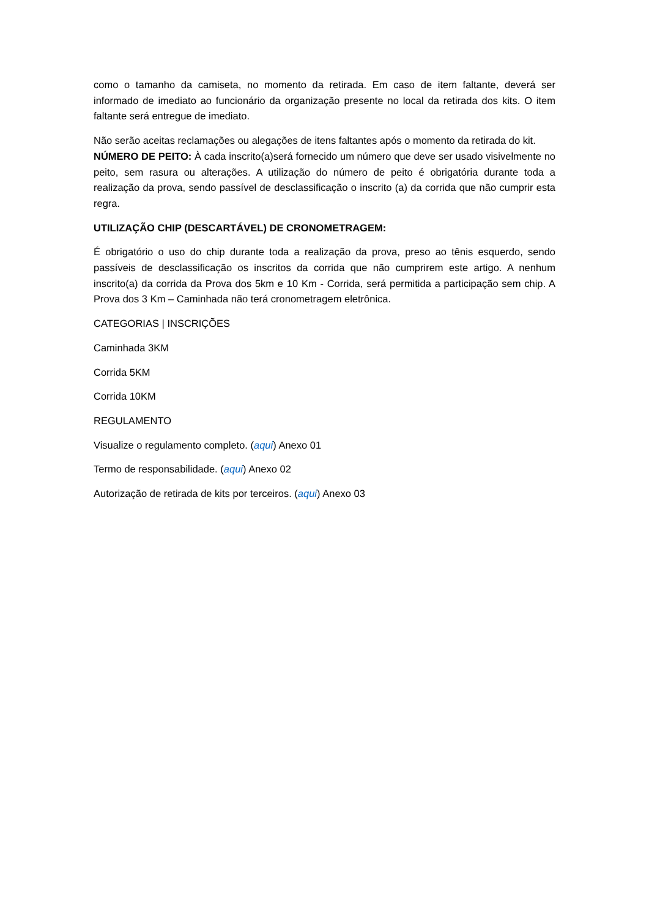como o tamanho da camiseta, no momento da retirada. Em caso de item faltante, deverá ser informado de imediato ao funcionário da organização presente no local da retirada dos kits. O item faltante será entregue de imediato.
Não serão aceitas reclamações ou alegações de itens faltantes após o momento da retirada do kit.
NÚMERO DE PEITO: À cada inscrito(a)será fornecido um número que deve ser usado visivelmente no peito, sem rasura ou alterações. A utilização do número de peito é obrigatória durante toda a realização da prova, sendo passível de desclassificação o inscrito (a) da corrida que não cumprir esta regra.
UTILIZAÇÃO CHIP (DESCARTÁVEL) DE CRONOMETRAGEM:
É obrigatório o uso do chip durante toda a realização da prova, preso ao tênis esquerdo, sendo passíveis de desclassificação os inscritos da corrida que não cumprirem este artigo. A nenhum inscrito(a) da corrida da Prova dos 5km e 10 Km - Corrida, será permitida a participação sem chip. A Prova dos 3 Km – Caminhada não terá cronometragem eletrônica.
CATEGORIAS | INSCRIÇÕES
Caminhada 3KM
Corrida 5KM
Corrida 10KM
REGULAMENTO
Visualize o regulamento completo. (aqui) Anexo 01
Termo de responsabilidade. (aqui) Anexo 02
Autorização de retirada de kits por terceiros. (aqui) Anexo 03